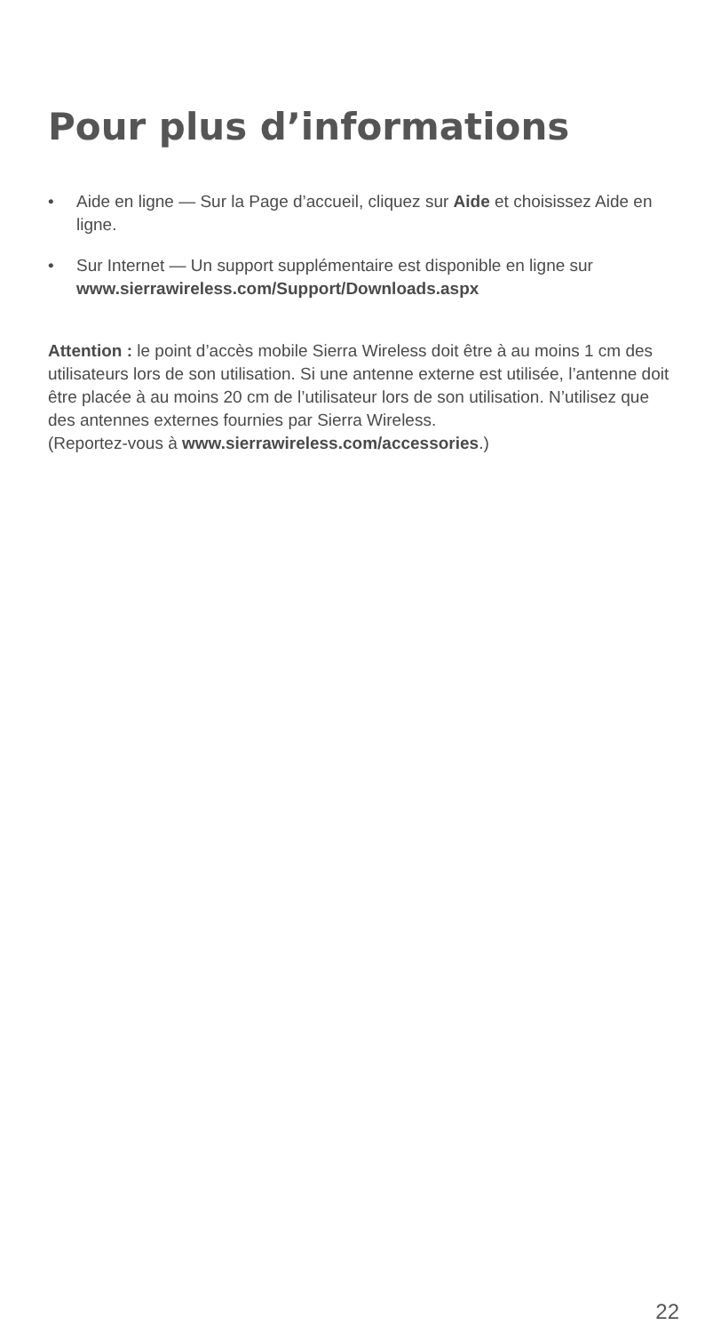Pour plus d’informations
• Aide en ligne — Sur la Page d’accueil, cliquez sur Aide et choisissez Aide en ligne.
• Sur Internet — Un support supplémentaire est disponible en ligne sur www.sierrawireless.com/Support/Downloads.aspx
Attention : le point d’accès mobile Sierra Wireless doit être à au moins 1 cm des utilisateurs lors de son utilisation. Si une antenne externe est utilisée, l’antenne doit être placée à au moins 20 cm de l’utilisateur lors de son utilisation. N’utilisez que des antennes externes fournies par Sierra Wireless.
(Reportez-vous à www.sierrawireless.com/accessories.)
22